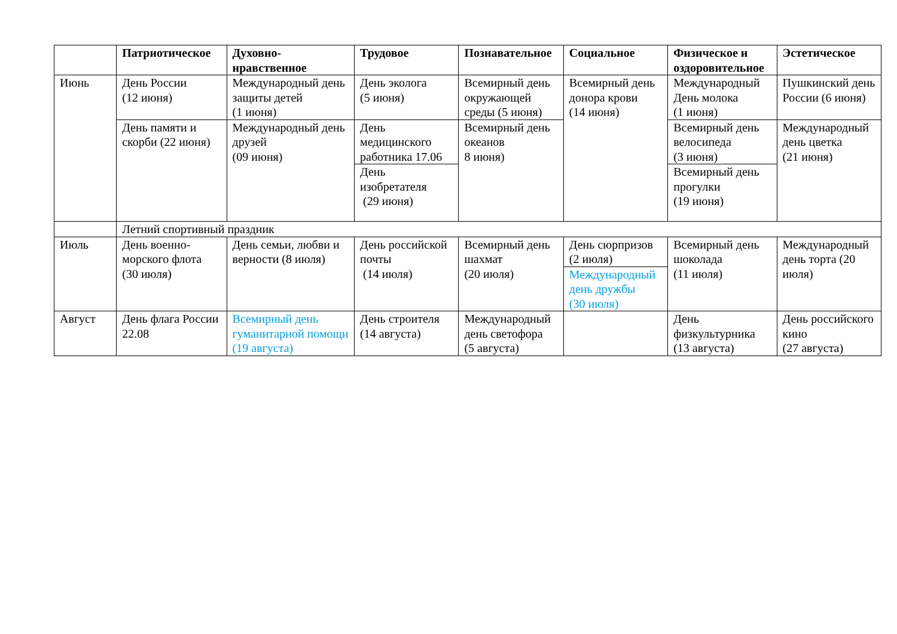| | Патриотическое | Духовно-нравственное | Трудовое | Познавательное | Социальное | Физическое и оздоровительное | Эстетическое |
| --- | --- | --- | --- | --- | --- | --- | --- |
| Июнь | День России (12 июня) | Международный день защиты детей (1 июня) | День эколога (5 июня) | Всемирный день окружающей среды (5 июня) | Всемирный день донора крови (14 июня) | Международный День молока (1 июня) | Пушкинский день России (6 июня) |
| | День памяти и скорби (22 июня) | Международный день друзей (09 июня) | День медицинского работника 17.06 | Всемирный день океанов 8 июня) | | Всемирный день велосипеда (3 июня) | Международный день цветка (21 июня) |
| | | | День изобретателя (29 июня) | | | Всемирный день прогулки (19 июня) | |
| | Летний спортивный праздник | | | | | | |
| Июль | День военно-морского флота (30 июля) | День семьи, любви и верности (8 июля) | День российской почты (14 июля) | Всемирный день шахмат (20 июля) | День сюрпризов (2 июля) | Всемирный день шоколада (11 июля) | Международный день торта (20 июля) |
| | | | | | Международный день дружбы (30 июля) | | |
| Август | День флага России 22.08 | Всемирный день гуманитарной помощи (19 августа) | День строителя (14 августа) | Международный день светофора (5 августа) | | День физкультурника (13 августа) | День российского кино (27 августа) |